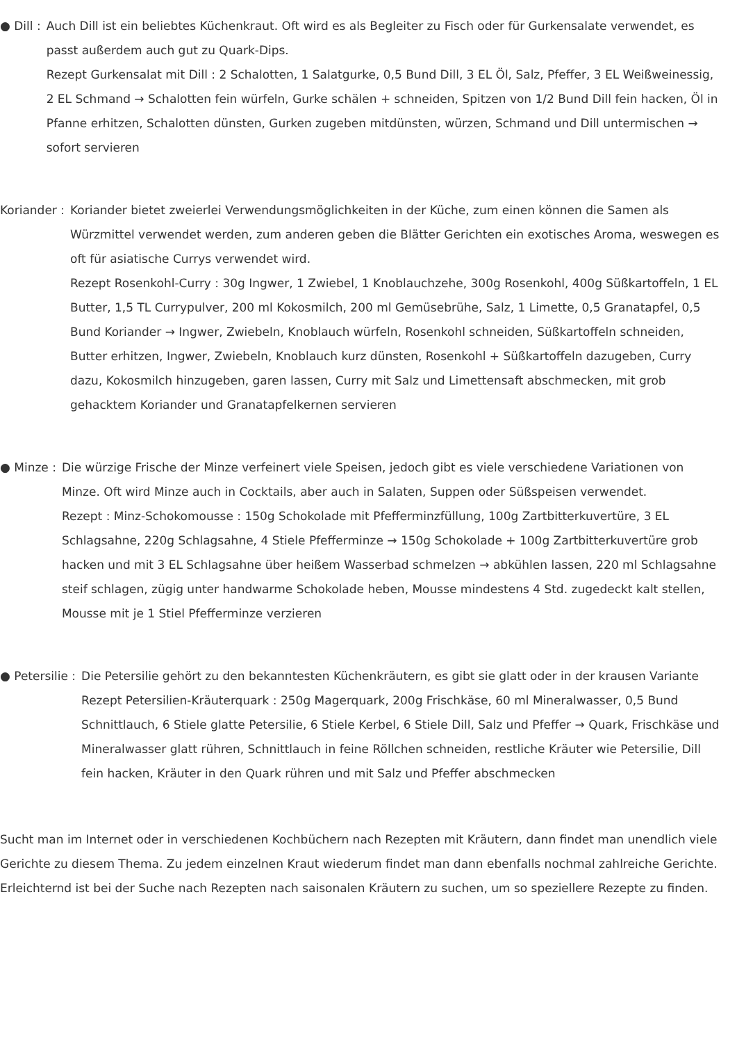● Dill : Auch Dill ist ein beliebtes Küchenkraut. Oft wird es als Begleiter zu Fisch oder für Gurkensalate verwendet, es passt außerdem auch gut zu Quark-Dips.
Rezept Gurkensalat mit Dill : 2 Schalotten, 1 Salatgurke, 0,5 Bund Dill, 3 EL Öl, Salz, Pfeffer, 3 EL Weißweinessig, 2 EL Schmand → Schalotten fein würfeln, Gurke schälen + schneiden, Spitzen von 1/2 Bund Dill fein hacken, Öl in Pfanne erhitzen, Schalotten dünsten, Gurken zugeben mitdünsten, würzen, Schmand und Dill untermischen → sofort servieren
Koriander : Koriander bietet zweierlei Verwendungsmöglichkeiten in der Küche, zum einen können die Samen als Würzmittel verwendet werden, zum anderen geben die Blätter Gerichten ein exotisches Aroma, weswegen es oft für asiatische Currys verwendet wird.
Rezept Rosenkohl-Curry : 30g Ingwer, 1 Zwiebel, 1 Knoblauchzehe, 300g Rosenkohl, 400g Süßkartoffeln, 1 EL Butter, 1,5 TL Currypulver, 200 ml Kokosmilch, 200 ml Gemüsebrühe, Salz, 1 Limette, 0,5 Granatapfel, 0,5 Bund Koriander → Ingwer, Zwiebeln, Knoblauch würfeln, Rosenkohl schneiden, Süßkartoffeln schneiden, Butter erhitzen, Ingwer, Zwiebeln, Knoblauch kurz dünsten, Rosenkohl + Süßkartoffeln dazugeben, Curry dazu, Kokosmilch hinzugeben, garen lassen, Curry mit Salz und Limettensaft abschmecken, mit grob gehacktem Koriander und Granatapfelkernen servieren
● Minze : Die würzige Frische der Minze verfeinert viele Speisen, jedoch gibt es viele verschiedene Variationen von Minze. Oft wird Minze auch in Cocktails, aber auch in Salaten, Suppen oder Süßspeisen verwendet.
Rezept : Minz-Schokomousse : 150g Schokolade mit Pfefferminzfüllung, 100g Zartbitterkuvertüre, 3 EL Schlagsahne, 220g Schlagsahne, 4 Stiele Pfefferminze → 150g Schokolade + 100g Zartbitterkuvertüre grob hacken und mit 3 EL Schlagsahne über heißem Wasserbad schmelzen → abkühlen lassen, 220 ml Schlagsahne steif schlagen, zügig unter handwarme Schokolade heben, Mousse mindestens 4 Std. zugedeckt kalt stellen, Mousse mit je 1 Stiel Pfefferminze verzieren
● Petersilie : Die Petersilie gehört zu den bekanntesten Küchenkräutern, es gibt sie glatt oder in der krausen Variante
Rezept Petersilien-Kräuterquark : 250g Magerquark, 200g Frischkäse, 60 ml Mineralwasser, 0,5 Bund Schnittlauch, 6 Stiele glatte Petersilie, 6 Stiele Kerbel, 6 Stiele Dill, Salz und Pfeffer → Quark, Frischkäse und Mineralwasser glatt rühren, Schnittlauch in feine Röllchen schneiden, restliche Kräuter wie Petersilie, Dill fein hacken, Kräuter in den Quark rühren und mit Salz und Pfeffer abschmecken
Sucht man im Internet oder in verschiedenen Kochbüchern nach Rezepten mit Kräutern, dann findet man unendlich viele Gerichte zu diesem Thema. Zu jedem einzelnen Kraut wiederum findet man dann ebenfalls nochmal zahlreiche Gerichte. Erleichternd ist bei der Suche nach Rezepten nach saisonalen Kräutern zu suchen, um so speziellere Rezepte zu finden.